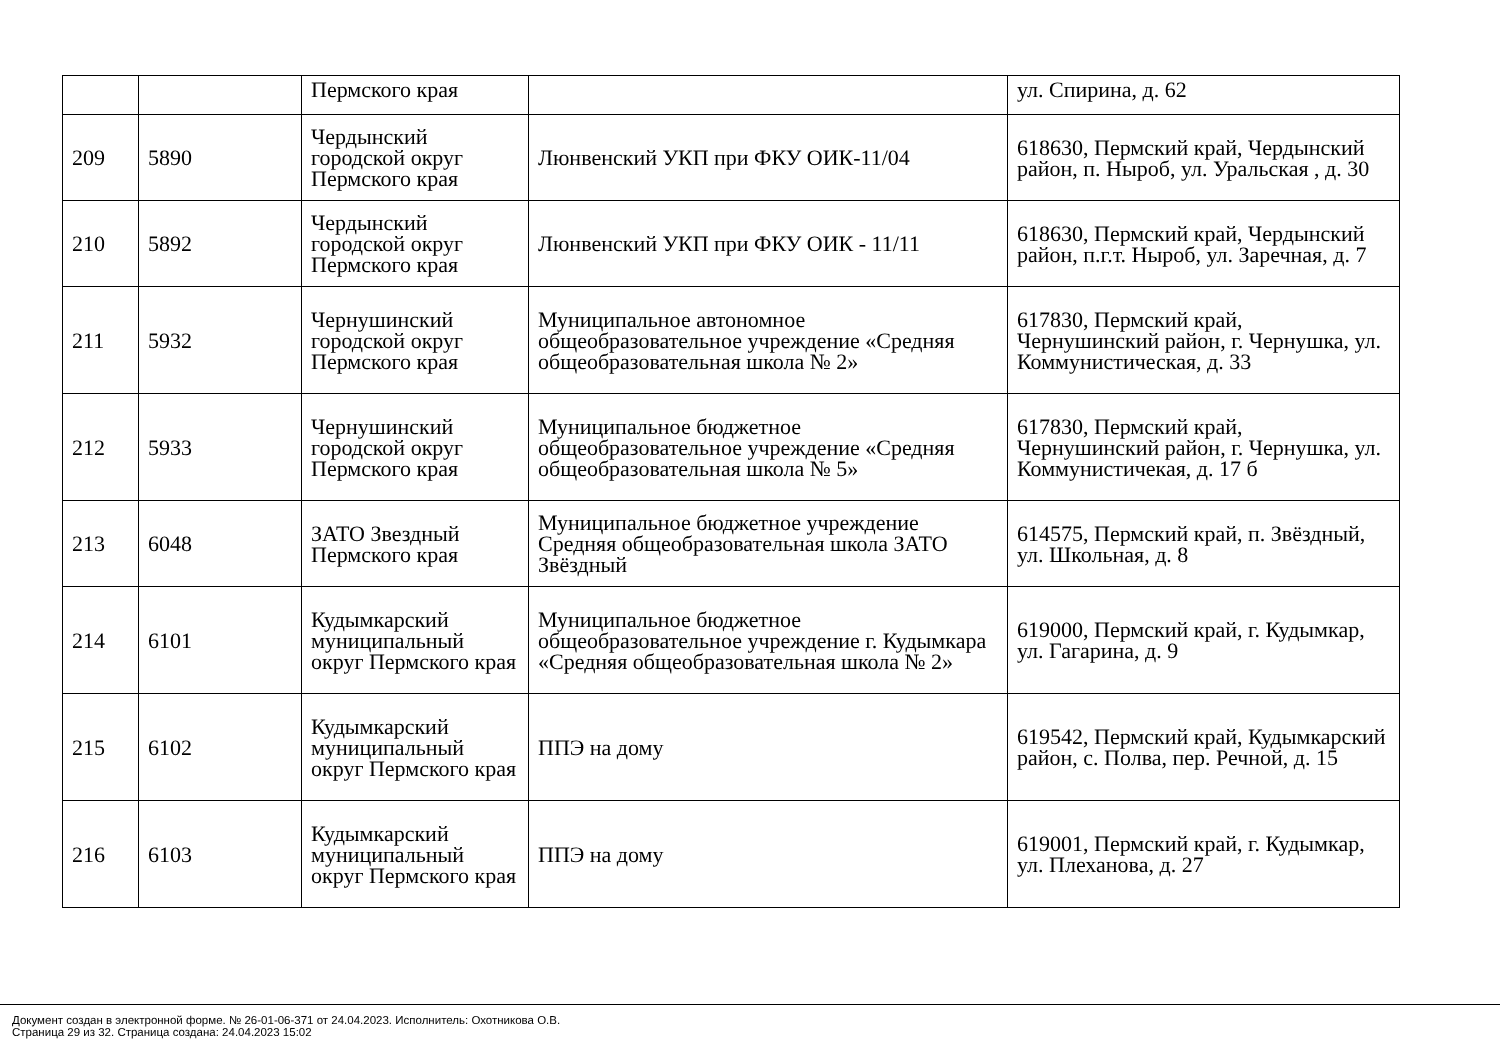| | | Пермского края | | ул. Спирина, д. 62 |
| 209 | 5890 | Чердынский городской округ Пермского края | Люнвенский УКП при ФКУ ОИК-11/04 | 618630, Пермский край, Чердынский район, п. Ныроб, ул. Уральская , д. 30 |
| 210 | 5892 | Чердынский городской округ Пермского края | Люнвенский УКП при ФКУ ОИК - 11/11 | 618630, Пермский край, Чердынский район, п.г.т. Ныроб, ул. Заречная, д. 7 |
| 211 | 5932 | Чернушинский городской округ Пермского края | Муниципальное автономное общеобразовательное учреждение «Средняя общеобразовательная школа № 2» | 617830, Пермский край, Чернушинский район, г. Чернушка, ул. Коммунистическая, д. 33 |
| 212 | 5933 | Чернушинский городской округ Пермского края | Муниципальное бюджетное общеобразовательное учреждение «Средняя общеобразовательная школа № 5» | 617830, Пермский край, Чернушинский район, г. Чернушка, ул. Коммунистичекая, д. 17 б |
| 213 | 6048 | ЗАТО Звездный Пермского края | Муниципальное бюджетное учреждение Средняя общеобразовательная школа ЗАТО Звёздный | 614575, Пермский край, п. Звёздный, ул. Школьная, д. 8 |
| 214 | 6101 | Кудымкарский муниципальный округ Пермского края | Муниципальное бюджетное общеобразовательное учреждение г. Кудымкара «Средняя общеобразовательная школа № 2» | 619000, Пермский край, г. Кудымкар, ул. Гагарина, д. 9 |
| 215 | 6102 | Кудымкарский муниципальный округ Пермского края | ППЭ на дому | 619542, Пермский край, Кудымкарский район, с. Полва, пер. Речной, д. 15 |
| 216 | 6103 | Кудымкарский муниципальный округ Пермского края | ППЭ на дому | 619001, Пермский край, г. Кудымкар, ул. Плеханова, д. 27 |
Документ создан в электронной форме. № 26-01-06-371 от 24.04.2023. Исполнитель: Охотникова О.В.
Страница 29 из 32. Страница создана: 24.04.2023 15:02